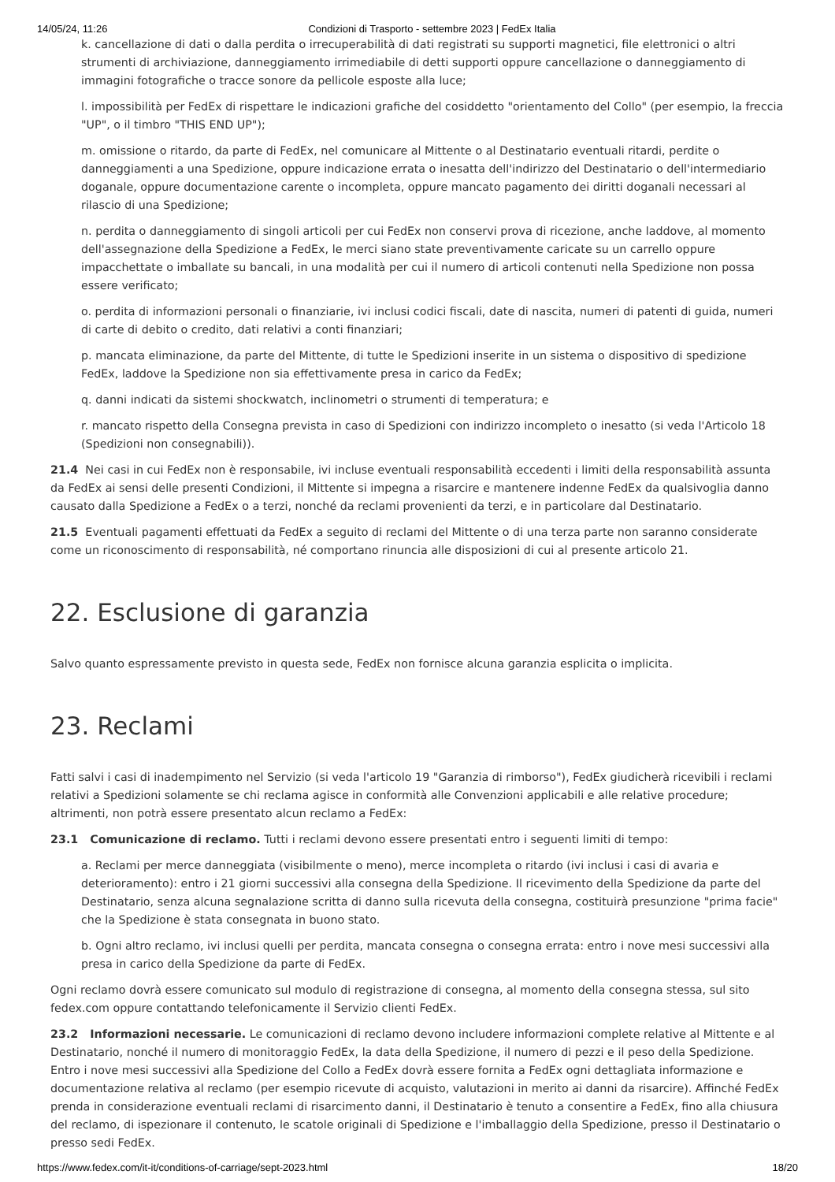14/05/24, 11:26 Condizioni di Trasporto - settembre 2023 | FedEx Italia
k. cancellazione di dati o dalla perdita o irrecuperabilità di dati registrati su supporti magnetici, file elettronici o altri strumenti di archiviazione, danneggiamento irrimediabile di detti supporti oppure cancellazione o danneggiamento di immagini fotografiche o tracce sonore da pellicole esposte alla luce;
l. impossibilità per FedEx di rispettare le indicazioni grafiche del cosiddetto "orientamento del Collo" (per esempio, la freccia "UP", o il timbro "THIS END UP");
m. omissione o ritardo, da parte di FedEx, nel comunicare al Mittente o al Destinatario eventuali ritardi, perdite o danneggiamenti a una Spedizione, oppure indicazione errata o inesatta dell'indirizzo del Destinatario o dell'intermediario doganale, oppure documentazione carente o incompleta, oppure mancato pagamento dei diritti doganali necessari al rilascio di una Spedizione;
n. perdita o danneggiamento di singoli articoli per cui FedEx non conservi prova di ricezione, anche laddove, al momento dell'assegnazione della Spedizione a FedEx, le merci siano state preventivamente caricate su un carrello oppure impacchettate o imballate su bancali, in una modalità per cui il numero di articoli contenuti nella Spedizione non possa essere verificato;
o. perdita di informazioni personali o finanziarie, ivi inclusi codici fiscali, date di nascita, numeri di patenti di guida, numeri di carte di debito o credito, dati relativi a conti finanziari;
p. mancata eliminazione, da parte del Mittente, di tutte le Spedizioni inserite in un sistema o dispositivo di spedizione FedEx, laddove la Spedizione non sia effettivamente presa in carico da FedEx;
q. danni indicati da sistemi shockwatch, inclinometri o strumenti di temperatura; e
r. mancato rispetto della Consegna prevista in caso di Spedizioni con indirizzo incompleto o inesatto (si veda l'Articolo 18 (Spedizioni non consegnabili)).
21.4 Nei casi in cui FedEx non è responsabile, ivi incluse eventuali responsabilità eccedenti i limiti della responsabilità assunta da FedEx ai sensi delle presenti Condizioni, il Mittente si impegna a risarcire e mantenere indenne FedEx da qualsivoglia danno causato dalla Spedizione a FedEx o a terzi, nonché da reclami provenienti da terzi, e in particolare dal Destinatario.
21.5 Eventuali pagamenti effettuati da FedEx a seguito di reclami del Mittente o di una terza parte non saranno considerate come un riconoscimento di responsabilità, né comportano rinuncia alle disposizioni di cui al presente articolo 21.
22. Esclusione di garanzia
Salvo quanto espressamente previsto in questa sede, FedEx non fornisce alcuna garanzia esplicita o implicita.
23. Reclami
Fatti salvi i casi di inadempimento nel Servizio (si veda l'articolo 19 "Garanzia di rimborso"), FedEx giudicherà ricevibili i reclami relativi a Spedizioni solamente se chi reclama agisce in conformità alle Convenzioni applicabili e alle relative procedure; altrimenti, non potrà essere presentato alcun reclamo a FedEx:
23.1 Comunicazione di reclamo. Tutti i reclami devono essere presentati entro i seguenti limiti di tempo:
a. Reclami per merce danneggiata (visibilmente o meno), merce incompleta o ritardo (ivi inclusi i casi di avaria e deterioramento): entro i 21 giorni successivi alla consegna della Spedizione. Il ricevimento della Spedizione da parte del Destinatario, senza alcuna segnalazione scritta di danno sulla ricevuta della consegna, costituirà presunzione "prima facie" che la Spedizione è stata consegnata in buono stato.
b. Ogni altro reclamo, ivi inclusi quelli per perdita, mancata consegna o consegna errata: entro i nove mesi successivi alla presa in carico della Spedizione da parte di FedEx.
Ogni reclamo dovrà essere comunicato sul modulo di registrazione di consegna, al momento della consegna stessa, sul sito fedex.com oppure contattando telefonicamente il Servizio clienti FedEx.
23.2 Informazioni necessarie. Le comunicazioni di reclamo devono includere informazioni complete relative al Mittente e al Destinatario, nonché il numero di monitoraggio FedEx, la data della Spedizione, il numero di pezzi e il peso della Spedizione. Entro i nove mesi successivi alla Spedizione del Collo a FedEx dovrà essere fornita a FedEx ogni dettagliata informazione e documentazione relativa al reclamo (per esempio ricevute di acquisto, valutazioni in merito ai danni da risarcire). Affinché FedEx prenda in considerazione eventuali reclami di risarcimento danni, il Destinatario è tenuto a consentire a FedEx, fino alla chiusura del reclamo, di ispezionare il contenuto, le scatole originali di Spedizione e l'imballaggio della Spedizione, presso il Destinatario o presso sedi FedEx.
https://www.fedex.com/it-it/conditions-of-carriage/sept-2023.html 18/20